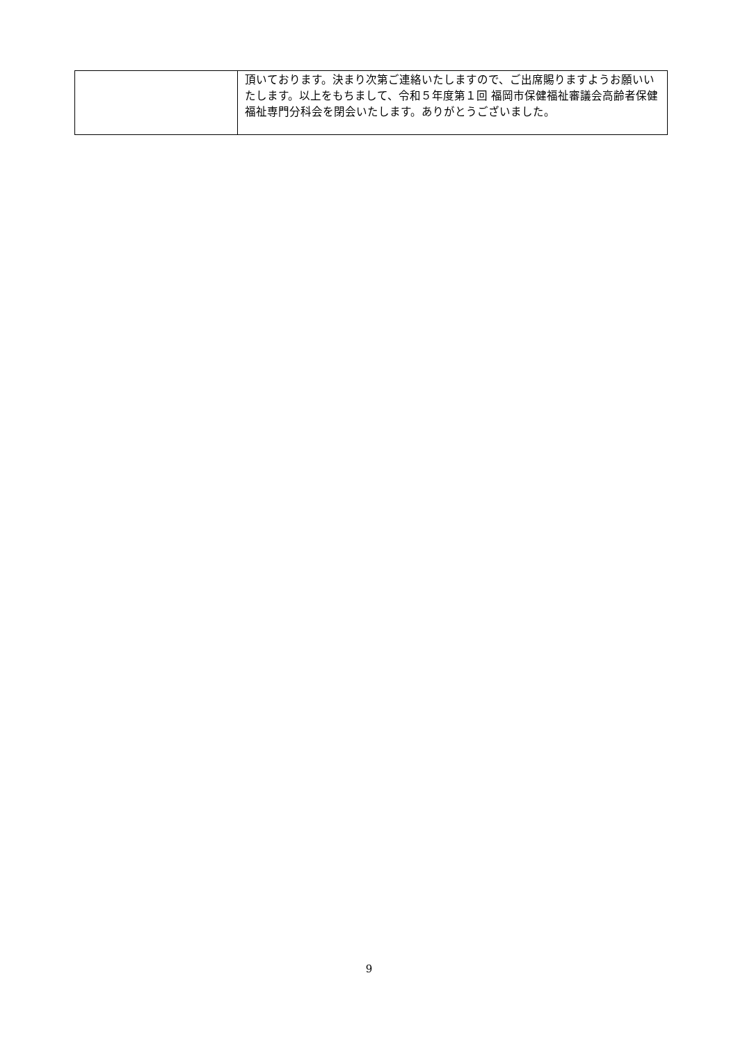| | 頂いております。決まり次第ご連絡いたしますので、ご出席賜りますようお願いいたします。以上をもちまして、令和５年度第１回 福岡市保健福祉審議会高齢者保健福祉専門分科会を閉会いたします。ありがとうございました。 |
9